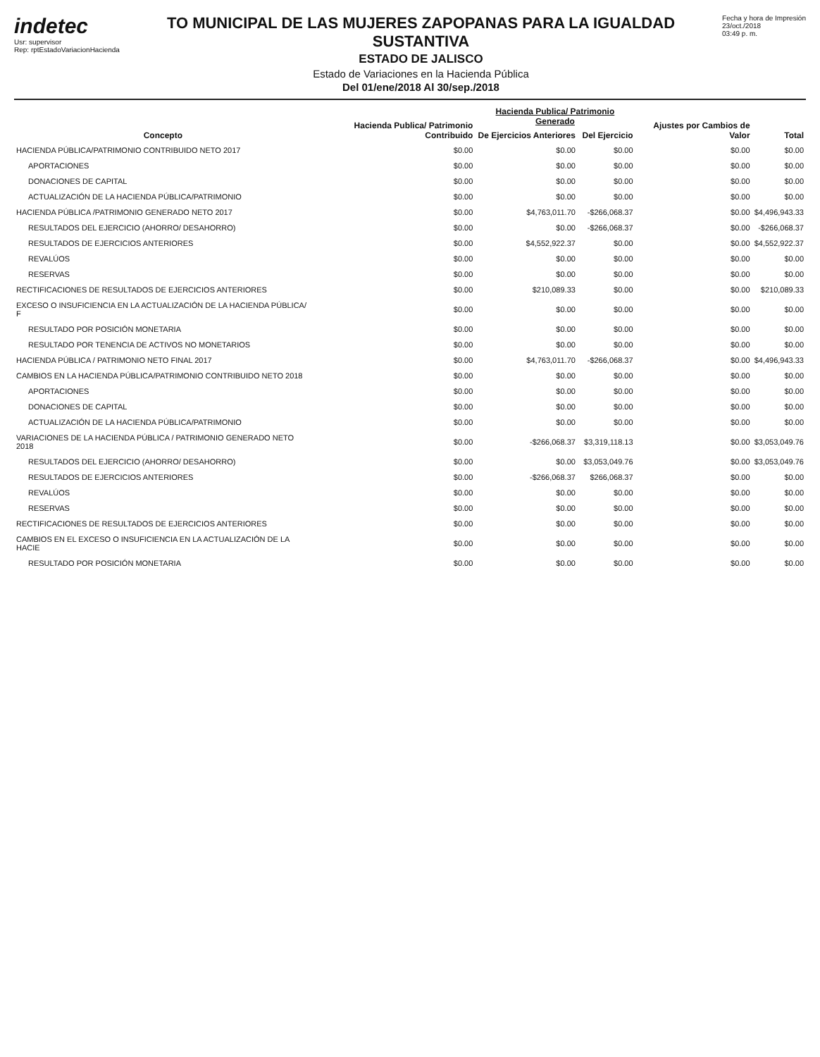indetec
Usr: supervisor
Rep: rptEstadoVariacionHacienda
TO MUNICIPAL DE LAS MUJERES ZAPOPANAS PARA LA IGUALDAD SUSTANTIVA
ESTADO DE JALISCO
Estado de Variaciones en la Hacienda Pública
Del 01/ene/2018 Al 30/sep./2018
Fecha y hora de Impresión
23/oct./2018
03:49 p. m.
| Concepto | Hacienda Publica/ Patrimonio Contribuido | Hacienda Publica/ Patrimonio Generado | | Ajustes por Cambios de Valor | Total |
| --- | --- | --- | --- | --- | --- |
| | | De Ejercicios Anteriores | Del Ejercicio | | |
| HACIENDA PÚBLICA/PATRIMONIO CONTRIBUIDO NETO 2017 | $0.00 | $0.00 | $0.00 | $0.00 | $0.00 |
| APORTACIONES | $0.00 | $0.00 | $0.00 | $0.00 | $0.00 |
| DONACIONES DE CAPITAL | $0.00 | $0.00 | $0.00 | $0.00 | $0.00 |
| ACTUALIZACIÓN DE LA HACIENDA PÚBLICA/PATRIMONIO | $0.00 | $0.00 | $0.00 | $0.00 | $0.00 |
| HACIENDA PÚBLICA /PATRIMONIO GENERADO NETO 2017 | $0.00 | $4,763,011.70 | -$266,068.37 | $0.00 | $4,496,943.33 |
| RESULTADOS DEL EJERCICIO (AHORRO/ DESAHORRO) | $0.00 | $0.00 | -$266,068.37 | $0.00 | -$266,068.37 |
| RESULTADOS DE EJERCICIOS ANTERIORES | $0.00 | $4,552,922.37 | $0.00 | $0.00 | $4,552,922.37 |
| REVALÚOS | $0.00 | $0.00 | $0.00 | $0.00 | $0.00 |
| RESERVAS | $0.00 | $0.00 | $0.00 | $0.00 | $0.00 |
| RECTIFICACIONES DE RESULTADOS DE EJERCICIOS ANTERIORES | $0.00 | $210,089.33 | $0.00 | $0.00 | $210,089.33 |
| EXCESO O INSUFICIENCIA EN LA ACTUALIZACIÓN DE LA HACIENDA PÚBLICA/ F | $0.00 | $0.00 | $0.00 | $0.00 | $0.00 |
| RESULTADO POR POSICIÓN MONETARIA | $0.00 | $0.00 | $0.00 | $0.00 | $0.00 |
| RESULTADO POR TENENCIA DE ACTIVOS NO MONETARIOS | $0.00 | $0.00 | $0.00 | $0.00 | $0.00 |
| HACIENDA PÚBLICA / PATRIMONIO NETO FINAL 2017 | $0.00 | $4,763,011.70 | -$266,068.37 | $0.00 | $4,496,943.33 |
| CAMBIOS EN LA HACIENDA PÚBLICA/PATRIMONIO CONTRIBUIDO NETO 2018 | $0.00 | $0.00 | $0.00 | $0.00 | $0.00 |
| APORTACIONES | $0.00 | $0.00 | $0.00 | $0.00 | $0.00 |
| DONACIONES DE CAPITAL | $0.00 | $0.00 | $0.00 | $0.00 | $0.00 |
| ACTUALIZACIÓN DE LA HACIENDA PÚBLICA/PATRIMONIO | $0.00 | $0.00 | $0.00 | $0.00 | $0.00 |
| VARIACIONES DE LA HACIENDA PÚBLICA / PATRIMONIO GENERADO NETO 2018 | $0.00 | -$266,068.37 | $3,319,118.13 | $0.00 | $3,053,049.76 |
| RESULTADOS DEL EJERCICIO (AHORRO/ DESAHORRO) | $0.00 | $0.00 | $3,053,049.76 | $0.00 | $3,053,049.76 |
| RESULTADOS DE EJERCICIOS ANTERIORES | $0.00 | -$266,068.37 | $266,068.37 | $0.00 | $0.00 |
| REVALÚOS | $0.00 | $0.00 | $0.00 | $0.00 | $0.00 |
| RESERVAS | $0.00 | $0.00 | $0.00 | $0.00 | $0.00 |
| RECTIFICACIONES DE RESULTADOS DE EJERCICIOS ANTERIORES | $0.00 | $0.00 | $0.00 | $0.00 | $0.00 |
| CAMBIOS EN EL EXCESO O INSUFICIENCIA EN LA ACTUALIZACIÓN DE LA HACIE | $0.00 | $0.00 | $0.00 | $0.00 | $0.00 |
| RESULTADO POR POSICIÓN MONETARIA | $0.00 | $0.00 | $0.00 | $0.00 | $0.00 |